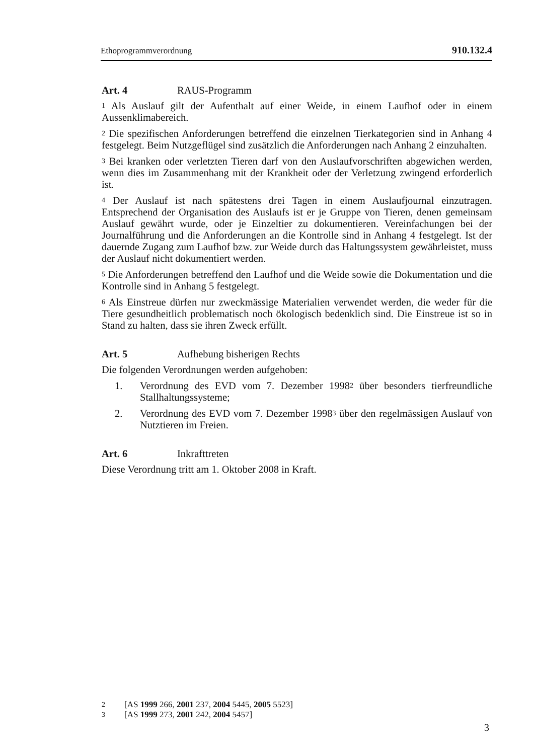Ethoprogrammverordnung 910.132.4
Art. 4 RAUS-Programm
<sup>1</sup> Als Auslauf gilt der Aufenthalt auf einer Weide, in einem Laufhof oder in einem Aussenklimabereich.
<sup>2</sup> Die spezifischen Anforderungen betreffend die einzelnen Tierkategorien sind in Anhang 4 festgelegt. Beim Nutzgeflügel sind zusätzlich die Anforderungen nach Anhang 2 einzuhalten.
<sup>3</sup> Bei kranken oder verletzten Tieren darf von den Auslaufvorschriften abgewichen werden, wenn dies im Zusammenhang mit der Krankheit oder der Verletzung zwingend erforderlich ist.
<sup>4</sup> Der Auslauf ist nach spätestens drei Tagen in einem Auslaufjournal einzutragen. Entsprechend der Organisation des Auslaufs ist er je Gruppe von Tieren, denen gemeinsam Auslauf gewährt wurde, oder je Einzeltier zu dokumentieren. Vereinfachungen bei der Journalführung und die Anforderungen an die Kontrolle sind in Anhang 4 festgelegt. Ist der dauernde Zugang zum Laufhof bzw. zur Weide durch das Haltungssystem gewährleistet, muss der Auslauf nicht dokumentiert werden.
<sup>5</sup> Die Anforderungen betreffend den Laufhof und die Weide sowie die Dokumentation und die Kontrolle sind in Anhang 5 festgelegt.
<sup>6</sup> Als Einstreue dürfen nur zweckmässige Materialien verwendet werden, die weder für die Tiere gesundheitlich problematisch noch ökologisch bedenklich sind. Die Einstreue ist so in Stand zu halten, dass sie ihren Zweck erfüllt.
Art. 5 Aufhebung bisherigen Rechts
Die folgenden Verordnungen werden aufgehoben:
1. Verordnung des EVD vom 7. Dezember 1998<sup>2</sup> über besonders tierfreundliche Stallhaltungssysteme;
2. Verordnung des EVD vom 7. Dezember 1998<sup>3</sup> über den regelmässigen Auslauf von Nutztieren im Freien.
Art. 6 Inkrafttreten
Diese Verordnung tritt am 1. Oktober 2008 in Kraft.
2 [AS 1999 266, 2001 237, 2004 5445, 2005 5523]
3 [AS 1999 273, 2001 242, 2004 5457]
3